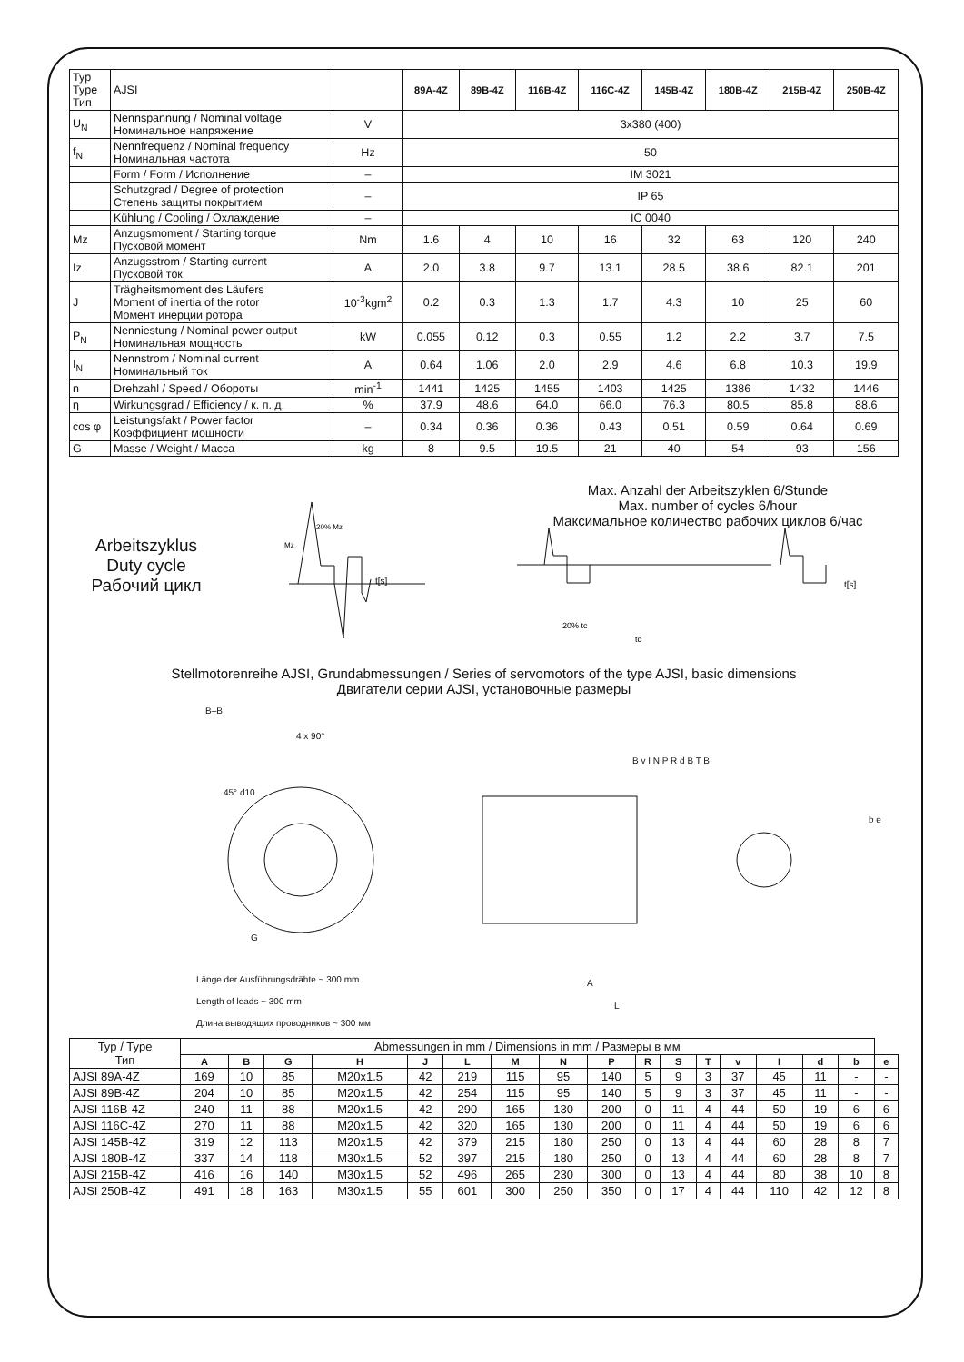| Typ Type Тип | AJSI | | 89A-4Z | 89B-4Z | 116B-4Z | 116C-4Z | 145B-4Z | 180B-4Z | 215B-4Z | 250B-4Z |
| U<sub>N</sub> | Nennspannung / Nominal voltage Номинальное напряжение | V | 3x380 (400) | | | | | | | |
| f<sub>N</sub> | Nennfrequenz / Nominal frequency Номинальная частота | Hz | 50 | | | | | | | |
| | Form / Form / Исполнение | – | IM 3021 | | | | | | | |
| | Schutzgrad / Degree of protection Степень защиты покрытием | – | IP 65 | | | | | | | |
| | Kühlung / Cooling / Охлаждение | – | IC 0040 | | | | | | | |
| Mz | Anzugsmoment / Starting torque Пусковой момент | Nm | 1.6 | 4 | 10 | 16 | 32 | 63 | 120 | 240 |
| Iz | Anzugsstrom / Starting current Пусковой ток | A | 2.0 | 3.8 | 9.7 | 13.1 | 28.5 | 38.6 | 82.1 | 201 |
| J | Trägheitsmoment des Läufers Moment of inertia of the rotor Момент инерции ротора | 10<sup>-3</sup>kgm<sup>2</sup> | 0.2 | 0.3 | 1.3 | 1.7 | 4.3 | 10 | 25 | 60 |
| P<sub>N</sub> | Nenniestung / Nominal power output Номинальная мощность | kW | 0.055 | 0.12 | 0.3 | 0.55 | 1.2 | 2.2 | 3.7 | 7.5 |
| I<sub>N</sub> | Nennstrom / Nominal current Номинальный ток | A | 0.64 | 1.06 | 2.0 | 2.9 | 4.6 | 6.8 | 10.3 | 19.9 |
| n | Drehzahl / Speed / Обороты | min<sup>-1</sup> | 1441 | 1425 | 1455 | 1403 | 1425 | 1386 | 1432 | 1446 |
| η | Wirkungsgrad / Efficiency / к. п. д. | % | 37.9 | 48.6 | 64.0 | 66.0 | 76.3 | 80.5 | 85.8 | 88.6 |
| cos φ | Leistungsfakt / Power factor Коэффициент мощности | – | 0.34 | 0.36 | 0.36 | 0.43 | 0.51 | 0.59 | 0.64 | 0.69 |
| G | Masse / Weight / Масса | kg | 8 | 9.5 | 19.5 | 21 | 40 | 54 | 93 | 156 |
Arbeitszyklus
Duty cycle
Рабочий цикл
t[s]
20% Mz
Mz
Max. Anzahl der Arbeitszyklen 6/Stunde
Max. number of cycles 6/hour
Максимальное количество рабочих циклов 6/час
20% tc
tc
t[s]
Stellmotorenreihe AJSI, Grundabmessungen / Series of servomotors of the type AJSI, basic dimensions
Двигатели серии AJSI, установочные размеры
B–B
4 x 90°
45° d10
G
Länge der Ausführungsdrähte ~ 300 mm
Length of leads ~ 300 mm
Длина выводящих проводников ~ 300 мм
B v I N P R d B T B
A
L
b e
| Typ / Type Тип | Abmessungen in mm / Dimensions in mm / Размеры в мм | | | | | | | | | | | | | | | | |
| | A | B | G | H | J | L | M | N | P | R | S | T | v | I | d | b | e |
| AJSI 89A-4Z | 169 | 10 | 85 | M20x1.5 | 42 | 219 | 115 | 95 | 140 | 5 | 9 | 3 | 37 | 45 | 11 | - | - |
| AJSI 89B-4Z | 204 | 10 | 85 | M20x1.5 | 42 | 254 | 115 | 95 | 140 | 5 | 9 | 3 | 37 | 45 | 11 | - | - |
| AJSI 116B-4Z | 240 | 11 | 88 | M20x1.5 | 42 | 290 | 165 | 130 | 200 | 0 | 11 | 4 | 44 | 50 | 19 | 6 | 6 |
| AJSI 116C-4Z | 270 | 11 | 88 | M20x1.5 | 42 | 320 | 165 | 130 | 200 | 0 | 11 | 4 | 44 | 50 | 19 | 6 | 6 |
| AJSI 145B-4Z | 319 | 12 | 113 | M20x1.5 | 42 | 379 | 215 | 180 | 250 | 0 | 13 | 4 | 44 | 60 | 28 | 8 | 7 |
| AJSI 180B-4Z | 337 | 14 | 118 | M30x1.5 | 52 | 397 | 215 | 180 | 250 | 0 | 13 | 4 | 44 | 60 | 28 | 8 | 7 |
| AJSI 215B-4Z | 416 | 16 | 140 | M30x1.5 | 52 | 496 | 265 | 230 | 300 | 0 | 13 | 4 | 44 | 80 | 38 | 10 | 8 |
| AJSI 250B-4Z | 491 | 18 | 163 | M30x1.5 | 55 | 601 | 300 | 250 | 350 | 0 | 17 | 4 | 44 | 110 | 42 | 12 | 8 |